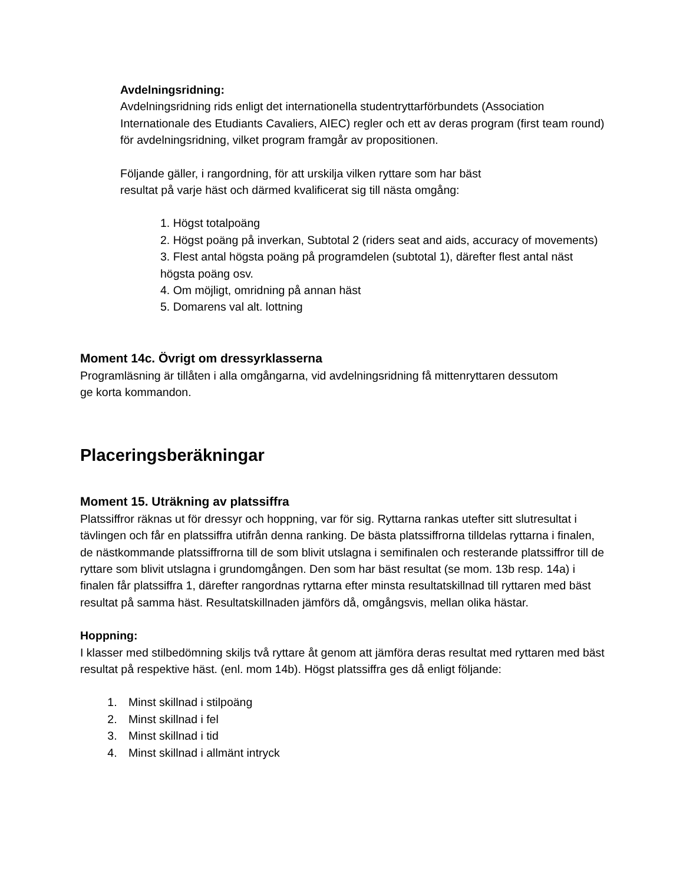Avdelningsridning:
Avdelningsridning rids enligt det internationella studentryttarförbundets (Association Internationale des Etudiants Cavaliers, AIEC) regler och ett av deras program (first team round) för avdelningsridning, vilket program framgår av propositionen.
Följande gäller, i rangordning, för att urskilja vilken ryttare som har bäst
resultat på varje häst och därmed kvalificerat sig till nästa omgång:
1. Högst totalpoäng
2. Högst poäng på inverkan, Subtotal 2 (riders seat and aids, accuracy of movements)
3. Flest antal högsta poäng på programdelen (subtotal 1), därefter flest antal näst högsta poäng osv.
4. Om möjligt, omridning på annan häst
5. Domarens val alt. lottning
Moment 14c. Övrigt om dressyrklasserna
Programläsning är tillåten i alla omgångarna, vid avdelningsridning få mittenryttaren dessutom
ge korta kommandon.
Placeringsberäkningar
Moment 15. Uträkning av platssiffra
Platssiffror räknas ut för dressyr och hoppning, var för sig. Ryttarna rankas utefter sitt slutresultat i tävlingen och får en platssiffra utifrån denna ranking. De bästa platssiffrorna tilldelas ryttarna i finalen, de nästkommande platssiffrorna till de som blivit utslagna i semifinalen och resterande platssiffror till de ryttare som blivit utslagna i grundomgången. Den som har bäst resultat (se mom. 13b resp. 14a) i finalen får platssiffra 1, därefter rangordnas ryttarna efter minsta resultatskillnad till ryttaren med bäst resultat på samma häst. Resultatskillnaden jämförs då, omgångsvis, mellan olika hästar.
Hoppning:
I klasser med stilbedömning skiljs två ryttare åt genom att jämföra deras resultat med ryttaren med bäst resultat på respektive häst. (enl. mom 14b). Högst platssiffra ges då enligt följande:
1. Minst skillnad i stilpoäng
2. Minst skillnad i fel
3. Minst skillnad i tid
4. Minst skillnad i allmänt intryck